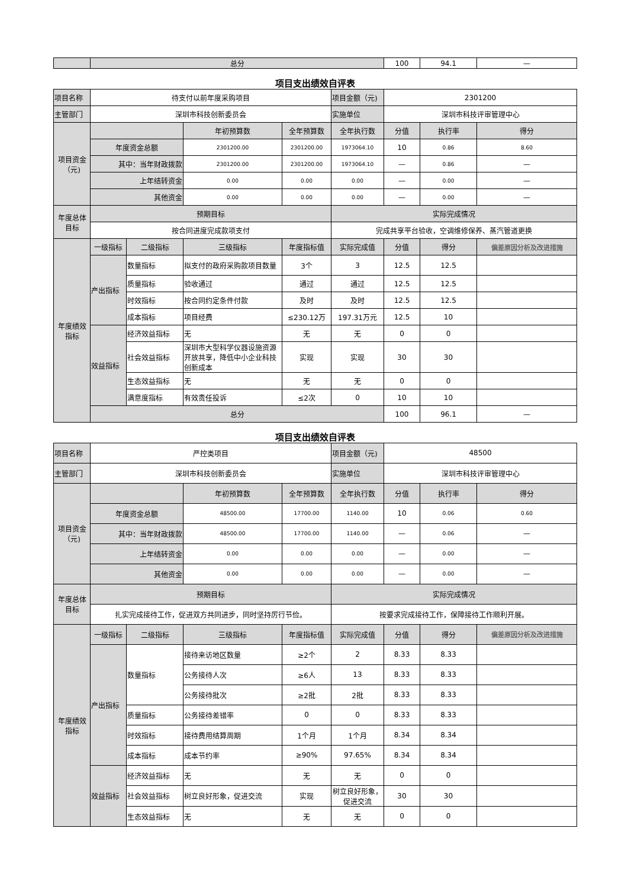| | 总分 | 100 | 94.1 | — |
项目支出绩效自评表
| 项目名称 | 待支付以前年度采购项目 | | | | 项目金额（元) | 2301200 | | |
| 主管部门 | 深圳市科技创新委员会 | | | | 实施单位 | 深圳市科技评审管理中心 | | |
| 项目资金（元) | | | 年初预算数 | 全年预算数 | 全年执行数 | 分值 | 执行率 | 得分 |
| | 年度资金总额 | | 2301200.00 | 2301200.00 | 1973064.10 | 10 | 0.86 | 8.60 |
| | 其中：当年财政拨款 | | 2301200.00 | 2301200.00 | 1973064.10 | — | 0.86 | — |
| | 上年结转资金 | | 0.00 | 0.00 | 0.00 | — | 0.00 | — |
| | 其他资金 | | 0.00 | 0.00 | 0.00 | — | 0.00 | — |
| 年度总体目标 | 预期目标 | | | | 实际完成情况 | | | |
| | 按合同进度完成款项支付 | | | | 完成共享平台验收，空调维修保养、蒸汽管道更换 | | | |
| 年度绩效指标 | 一级指标 | 二级指标 | 三级指标 | 年度指标值 | 实际完成值 | 分值 | 得分 | 偏差原因分析及改进措施 |
| | 产出指标 | 数量指标 | 拟支付的政府采购款项目数量 | 3个 | 3 | 12.5 | 12.5 | |
| | | 质量指标 | 验收通过 | 通过 | 通过 | 12.5 | 12.5 | |
| | | 时效指标 | 按合同约定条件付款 | 及时 | 及时 | 12.5 | 12.5 | |
| | | 成本指标 | 项目经费 | ≤230.12万 | 197.31万元 | 12.5 | 10 | |
| | 效益指标 | 经济效益指标 | 无 | 无 | 无 | 0 | 0 | |
| | | 社会效益指标 | 深圳市大型科学仪器设施资源开放共享，降低中小企业科技创新成本 | 实现 | 实现 | 30 | 30 | |
| | | 生态效益指标 | 无 | 无 | 无 | 0 | 0 | |
| | | 满意度指标 | 有效责任投诉 | ≤2次 | 0 | 10 | 10 | |
| | 总分 | | | | | 100 | 96.1 | — |
项目支出绩效自评表
| 项目名称 | 严控类项目 | | | | 项目金额（元) | 48500 | | |
| 主管部门 | 深圳市科技创新委员会 | | | | 实施单位 | 深圳市科技评审管理中心 | | |
| 项目资金（元) | | | 年初预算数 | 全年预算数 | 全年执行数 | 分值 | 执行率 | 得分 |
| | 年度资金总额 | | 48500.00 | 17700.00 | 1140.00 | 10 | 0.06 | 0.60 |
| | 其中：当年财政拨款 | | 48500.00 | 17700.00 | 1140.00 | — | 0.06 | — |
| | 上年结转资金 | | 0.00 | 0.00 | 0.00 | — | 0.00 | — |
| | 其他资金 | | 0.00 | 0.00 | 0.00 | — | 0.00 | — |
| 年度总体目标 | 预期目标 | | | | 实际完成情况 | | | |
| | 扎实完成接待工作，促进双方共同进步，同时坚持厉行节俭。 | | | | 按要求完成接待工作，保障接待工作顺利开展。 | | | |
| 年度绩效指标 | 一级指标 | 二级指标 | 三级指标 | 年度指标值 | 实际完成值 | 分值 | 得分 | 偏差原因分析及改进措施 |
| | 产出指标 | 数量指标 | 接待来访地区数量 | ≥2个 | 2 | 8.33 | 8.33 | |
| | | | 公务接待人次 | ≥6人 | 13 | 8.33 | 8.33 | |
| | | | 公务接待批次 | ≥2批 | 2批 | 8.33 | 8.33 | |
| | | 质量指标 | 公务接待差错率 | 0 | 0 | 8.33 | 8.33 | |
| | | 时效指标 | 接待费用结算周期 | 1个月 | 1个月 | 8.34 | 8.34 | |
| | | 成本指标 | 成本节约率 | ≥90% | 97.65% | 8.34 | 8.34 | |
| | 效益指标 | 经济效益指标 | 无 | 无 | 无 | 0 | 0 | |
| | | 社会效益指标 | 树立良好形象，促进交流 | 实现 | 树立良好形象，促进交流 | 30 | 30 | |
| | | 生态效益指标 | 无 | 无 | 无 | 0 | 0 | |